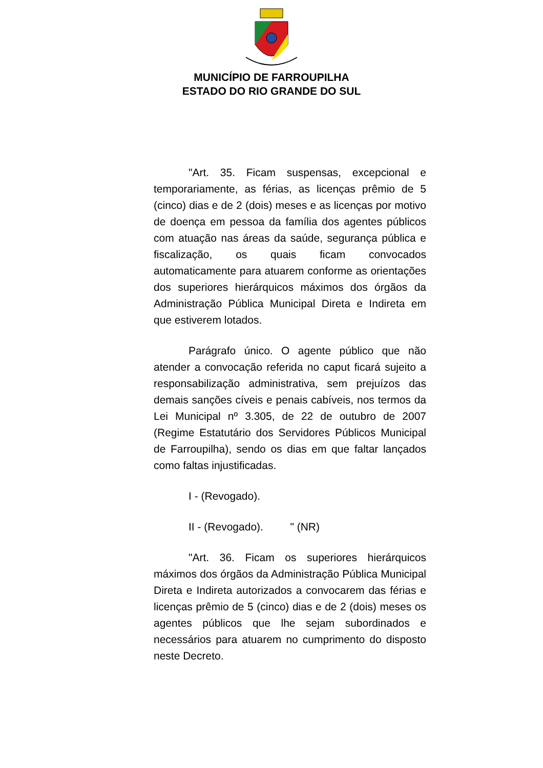MUNICÍPIO DE FARROUPILHA
ESTADO DO RIO GRANDE DO SUL
"Art. 35. Ficam suspensas, excepcional e temporariamente, as férias, as licenças prêmio de 5 (cinco) dias e de 2 (dois) meses e as licenças por motivo de doença em pessoa da família dos agentes públicos com atuação nas áreas da saúde, segurança pública e fiscalização, os quais ficam convocados automaticamente para atuarem conforme as orientações dos superiores hierárquicos máximos dos órgãos da Administração Pública Municipal Direta e Indireta em que estiverem lotados.
Parágrafo único. O agente público que não atender a convocação referida no caput ficará sujeito a responsabilização administrativa, sem prejuízos das demais sanções cíveis e penais cabíveis, nos termos da Lei Municipal nº 3.305, de 22 de outubro de 2007 (Regime Estatutário dos Servidores Públicos Municipal de Farroupilha), sendo os dias em que faltar lançados como faltas injustificadas.
I - (Revogado).
II - (Revogado). " (NR)
"Art. 36. Ficam os superiores hierárquicos máximos dos órgãos da Administração Pública Municipal Direta e Indireta autorizados a convocarem das férias e licenças prêmio de 5 (cinco) dias e de 2 (dois) meses os agentes públicos que lhe sejam subordinados e necessários para atuarem no cumprimento do disposto neste Decreto.